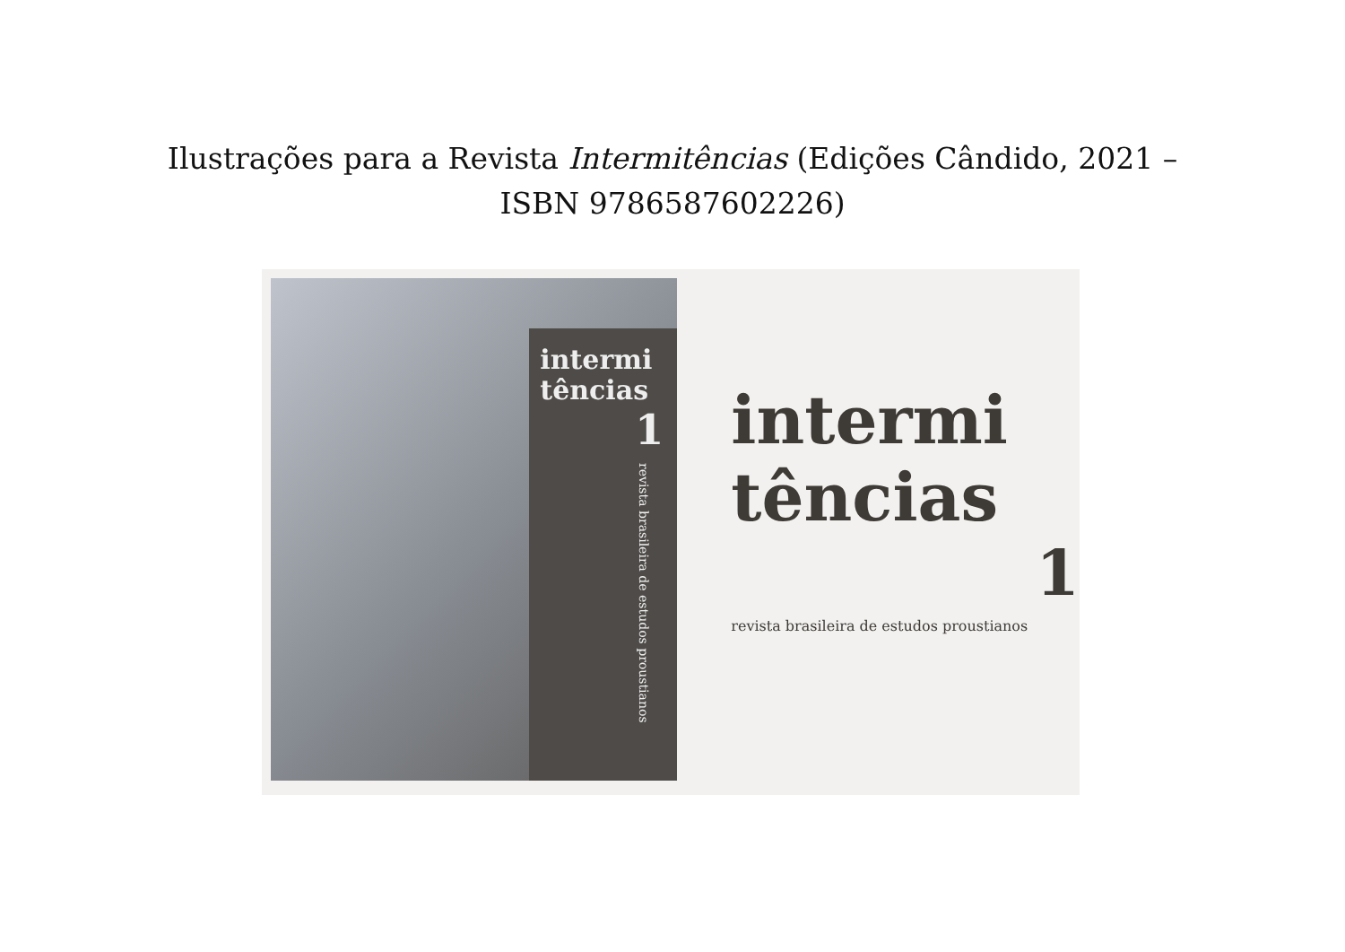Ilustrações para a Revista Intermitências (Edições Cândido, 2021 – ISBN 9786587602226)
intermi
tências
1
revista brasileira de estudos proustianos
intermi
tências
1
revista brasileira de estudos proustianos